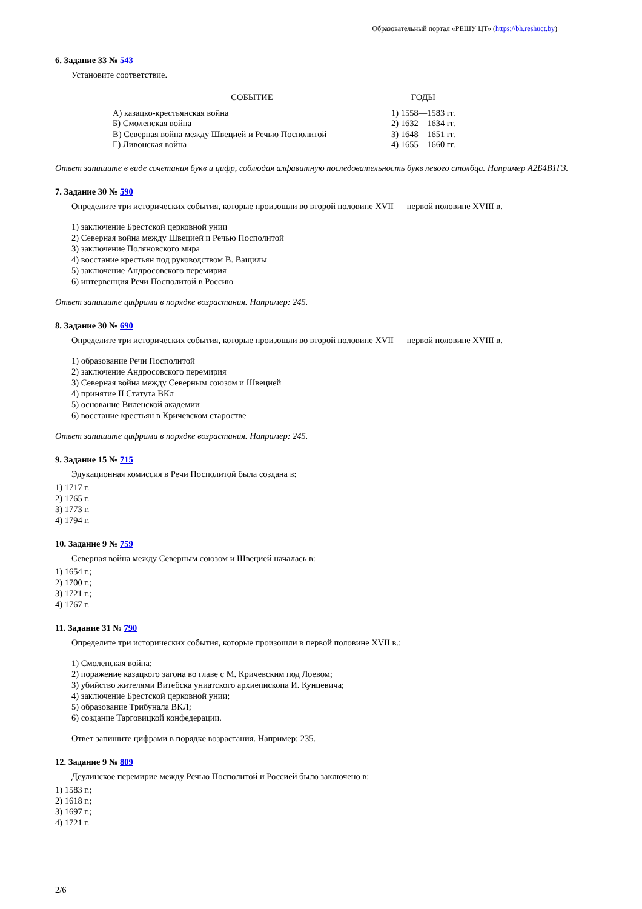Образовательный портал «РЕШУ ЦТ» (https://bh.reshuct.by)
6. Задание 33 № 543
Установите соответствие.
| СОБЫТИЕ | ГОДЫ |
| --- | --- |
| А) казацко-крестьянская война | 1) 1558—1583 гг. |
| Б) Смоленская война | 2) 1632—1634 гг. |
| В) Северная война между Швецией и Речью Посполитой | 3) 1648—1651 гг. |
| Г) Ливонская война | 4) 1655—1660 гг. |
Ответ запишите в виде сочетания букв и цифр, соблюдая алфавитную последовательность букв левого столбца. Например А2Б4В1Г3.
7. Задание 30 № 590
Определите три исторических события, которые произошли во второй половине XVII — первой половине XVIII в.
1) заключение Брестской церковной унии
2) Северная война между Швецией и Речью Посполитой
3) заключение Поляновского мира
4) восстание крестьян под руководством В. Ващилы
5) заключение Андросовского перемирия
6) интервенция Речи Посполитой в Россию
Ответ запишите цифрами в порядке возрастания. Например: 245.
8. Задание 30 № 690
Определите три исторических события, которые произошли во второй половине XVII — первой половине XVIII в.
1) образование Речи Посполитой
2) заключение Андросовского перемирия
3) Северная война между Северным союзом и Швецией
4) принятие II Статута ВКл
5) основание Виленской академии
6) восстание крестьян в Кричевском старостве
Ответ запишите цифрами в порядке возрастания. Например: 245.
9. Задание 15 № 715
Эдукационная комиссия в Речи Посполитой была создана в:
1) 1717 г.
2) 1765 г.
3) 1773 г.
4) 1794 г.
10. Задание 9 № 759
Северная война между Северным союзом и Швецией началась в:
1) 1654 г.;
2) 1700 г.;
3) 1721 г.;
4) 1767 г.
11. Задание 31 № 790
Определите три исторических события, которые произошли в первой половине XVII в.:
1) Смоленская война;
2) поражение казацкого загона во главе с М. Кричевским под Лоевом;
3) убийство жителями Витебска униатского архиепископа И. Кунцевича;
4) заключение Брестской церковной унии;
5) образование Трибунала ВКЛ;
6) создание Тарговицкой конфедерации.
Ответ запишите цифрами в порядке возрастания. Например: 235.
12. Задание 9 № 809
Деулинское перемирие между Речью Посполитой и Россией было заключено в:
1) 1583 г.;
2) 1618 г.;
3) 1697 г.;
4) 1721 г.
2/6